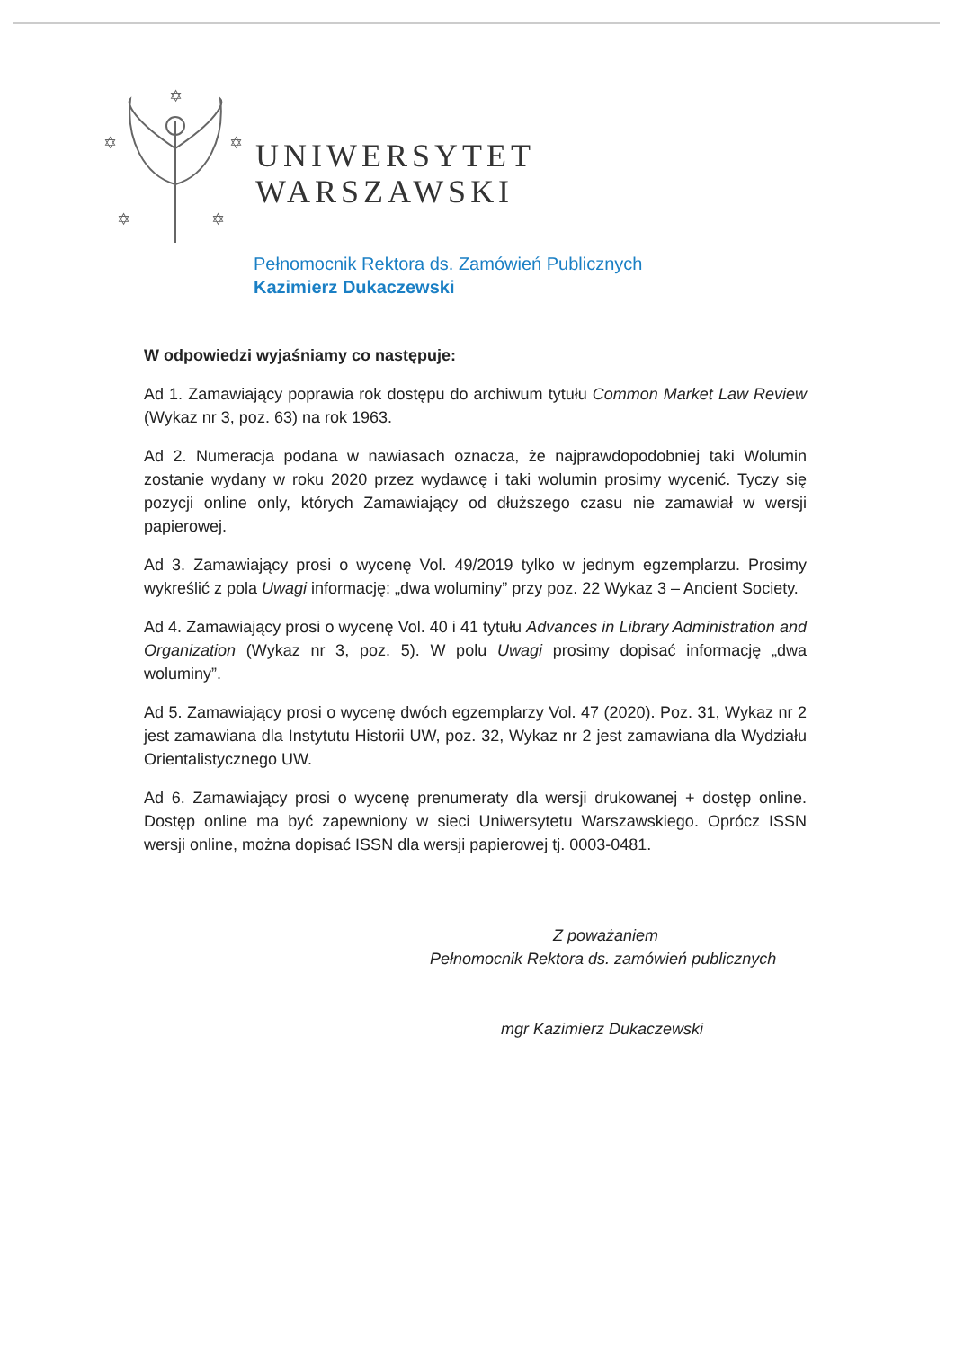✡
✡
✡
✡
✡
UNIWERSYTET
WARSZAWSKI
Pełnomocnik Rektora ds. Zamówień Publicznych
Kazimierz Dukaczewski
W odpowiedzi wyjaśniamy co następuje:
Ad 1. Zamawiający poprawia rok dostępu do archiwum tytułu Common Market Law Review (Wykaz nr 3, poz. 63) na rok 1963.
Ad 2. Numeracja podana w nawiasach oznacza, że najprawdopodobniej taki Wolumin zostanie wydany w roku 2020 przez wydawcę i taki wolumin prosimy wycenić. Tyczy się pozycji online only, których Zamawiający od dłuższego czasu nie zamawiał w wersji papierowej.
Ad 3. Zamawiający prosi o wycenę Vol. 49/2019 tylko w jednym egzemplarzu. Prosimy wykreślić z pola Uwagi informację: „dwa woluminy” przy poz. 22 Wykaz 3 – Ancient Society.
Ad 4. Zamawiający prosi o wycenę Vol. 40 i 41 tytułu Advances in Library Administration and Organization (Wykaz nr 3, poz. 5). W polu Uwagi prosimy dopisać informację „dwa woluminy”.
Ad 5. Zamawiający prosi o wycenę dwóch egzemplarzy Vol. 47 (2020). Poz. 31, Wykaz nr 2 jest zamawiana dla Instytutu Historii UW, poz. 32, Wykaz nr 2 jest zamawiana dla Wydziału Orientalistycznego UW.
Ad 6. Zamawiający prosi o wycenę prenumeraty dla wersji drukowanej + dostęp online. Dostęp online ma być zapewniony w sieci Uniwersytetu Warszawskiego. Oprócz ISSN wersji online, można dopisać ISSN dla wersji papierowej tj. 0003-0481.
Z poważaniem
Pełnomocnik Rektora ds. zamówień publicznych
mgr Kazimierz Dukaczewski